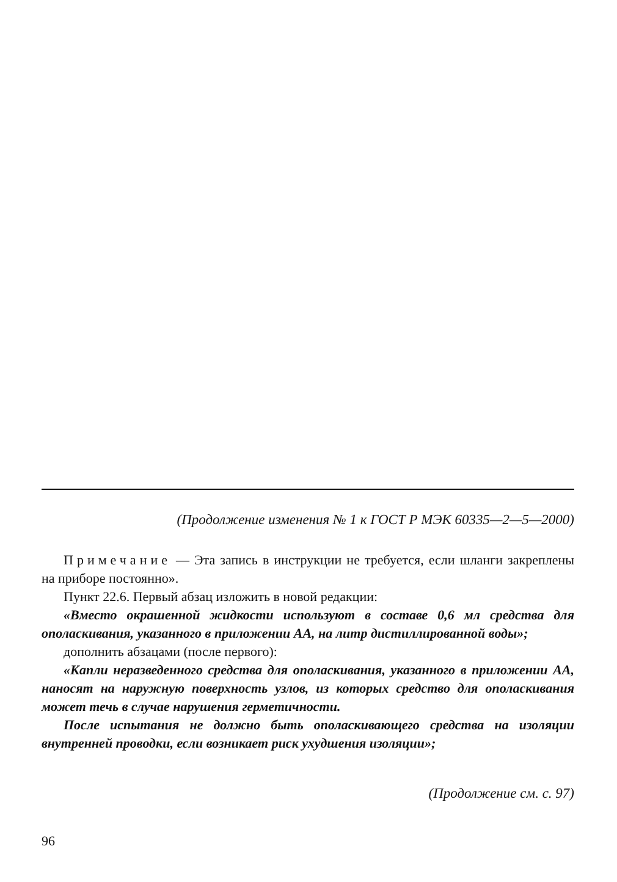(Продолжение изменения № 1 к ГОСТ Р МЭК 60335—2—5—2000)
Примечание — Эта запись в инструкции не требуется, если шланги закреплены на приборе постоянно».
Пункт 22.6. Первый абзац изложить в новой редакции:
«Вместо окрашенной жидкости используют в составе 0,6 мл средства для ополаскивания, указанного в приложении АА, на литр дистиллированной воды»;
дополнить абзацами (после первого):
«Капли неразведенного средства для ополаскивания, указанного в приложении АА, наносят на наружную поверхность узлов, из которых средство для ополаскивания может течь в случае нарушения герметичности.
После испытания не должно быть ополаскивающего средства на изоляции внутренней проводки, если возникает риск ухудшения изоляции»;
(Продолжение см. с. 97)
96